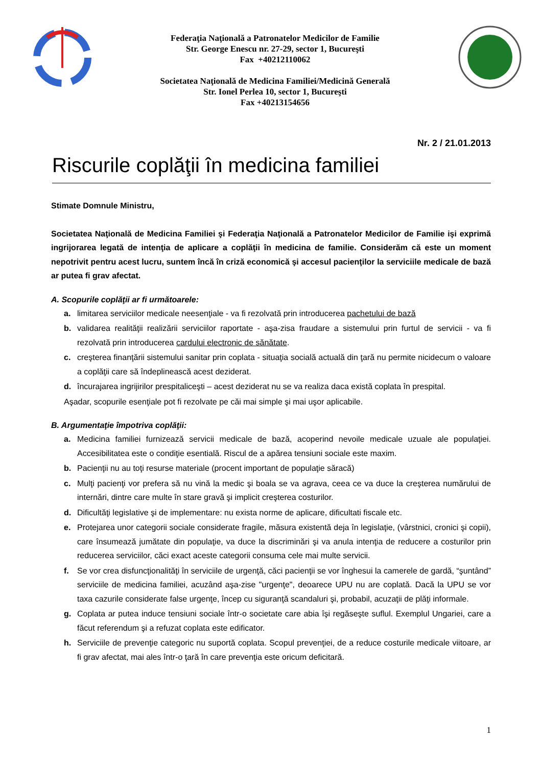Federaţia Naţională a Patronatelor Medicilor de Familie
Str. George Enescu nr. 27-29, sector 1, Bucureşti
Fax +40212110062
Societatea Naţională de Medicina Familiei/Medicină Generală
Str. Ionel Perlea 10, sector 1, Bucureşti
Fax +40213154656
Nr. 2 / 21.01.2013
Riscurile coplăţii în medicina familiei
Stimate Domnule Ministru,
Societatea Naţională de Medicina Familiei şi Federaţia Naţională a Patronatelor Medicilor de Familie işi exprimă ingrijorarea legată de intenţia de aplicare a coplăţii în medicina de familie. Considerăm că este un moment nepotrivit pentru acest lucru, suntem încă în criză economică şi accesul pacienţilor la serviciile medicale de bază ar putea fi grav afectat.
A. Scopurile coplăţii ar fi următoarele:
a. limitarea serviciilor medicale neesenţiale - va fi rezolvată prin introducerea pachetului de bază
b. validarea realităţii realizării serviciilor raportate - aşa-zisa fraudare a sistemului prin furtul de servicii - va fi rezolvată prin introducerea cardului electronic de sănătate.
c. creşterea finanţării sistemului sanitar prin coplata - situaţia socială actuală din ţară nu permite nicidecum o valoare a coplăţii care să îndeplinească acest deziderat.
d. încurajarea ingrijirilor prespitaliceşti – acest deziderat nu se va realiza daca există coplata în prespital.
Aşadar, scopurile esenţiale pot fi rezolvate pe căi mai simple şi mai uşor aplicabile.
B. Argumentaţie împotriva coplăţii:
a. Medicina familiei furnizează servicii medicale de bază, acoperind nevoile medicale uzuale ale populaţiei. Accesibilitatea este o condiţie esentială. Riscul de a apărea tensiuni sociale este maxim.
b. Pacienţii nu au toţi resurse materiale (procent important de populaţie săracă)
c. Mulţi pacienţi vor prefera să nu vină la medic şi boala se va agrava, ceea ce va duce la creşterea numărului de internări, dintre care multe în stare gravă şi implicit creşterea costurilor.
d. Dificultăţi legislative şi de implementare: nu exista norme de aplicare, dificultati fiscale etc.
e. Protejarea unor categorii sociale considerate fragile, măsura existentă deja în legislaţie, (vârstnici, cronici şi copii), care însumează jumătate din populaţie, va duce la discriminări şi va anula intenţia de reducere a costurilor prin reducerea serviciilor, căci exact aceste categorii consuma cele mai multe servicii.
f. Se vor crea disfuncţionalităţi în serviciile de urgenţă, căci pacienţii se vor înghesui la camerele de gardă, “şuntând” serviciile de medicina familiei, acuzând aşa-zise "urgenţe", deoarece UPU nu are coplată. Dacă la UPU se vor taxa cazurile considerate false urgenţe, încep cu siguranţă scandaluri şi, probabil, acuzaţii de plăţi informale.
g. Coplata ar putea induce tensiuni sociale într-o societate care abia îşi regăseşte suflul. Exemplul Ungariei, care a făcut referendum şi a refuzat coplata este edificator.
h. Serviciile de prevenţie categoric nu suportă coplata. Scopul prevenţiei, de a reduce costurile medicale viitoare, ar fi grav afectat, mai ales într-o ţară în care prevenţia este oricum deficitară.
1